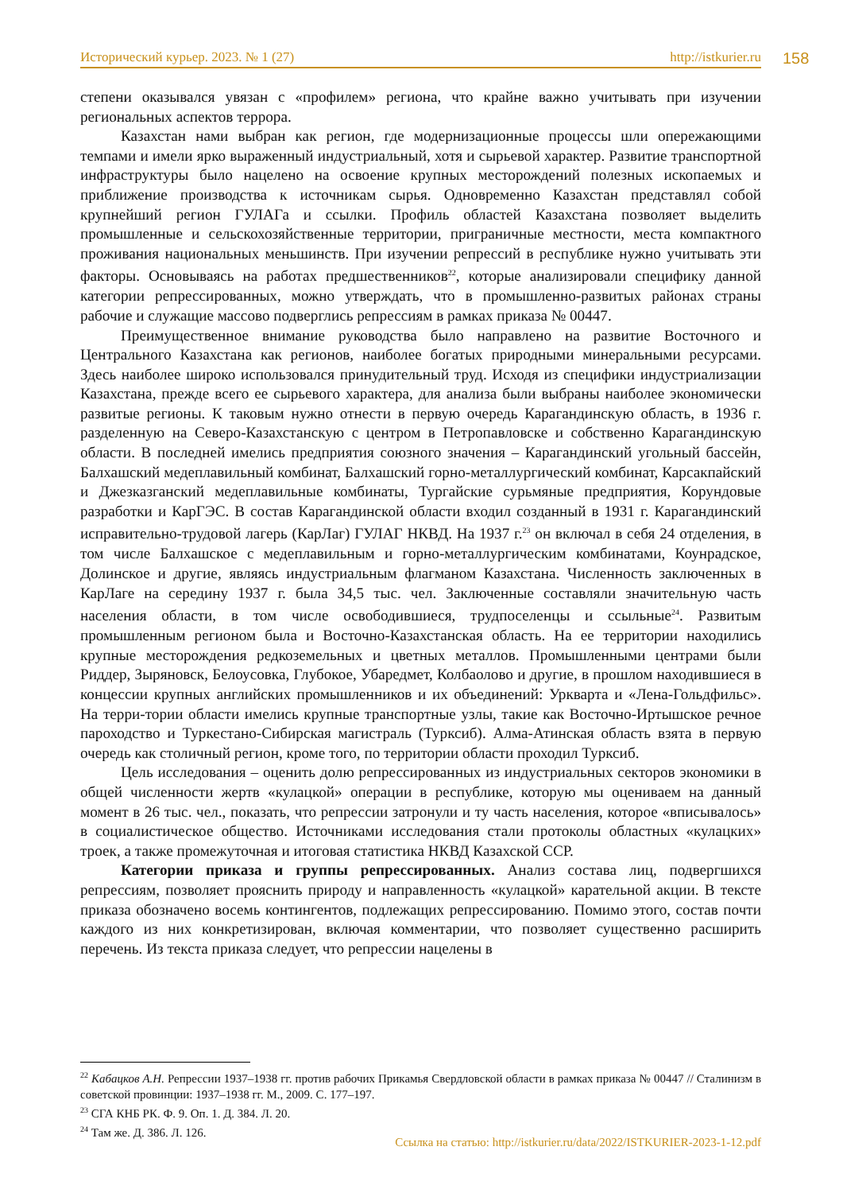Исторический курьер. 2023. № 1 (27) http://istkurier.ru 158
степени оказывался увязан с «профилем» региона, что крайне важно учитывать при изучении региональных аспектов террора.
Казахстан нами выбран как регион, где модернизационные процессы шли опережающими темпами и имели ярко выраженный индустриальный, хотя и сырьевой характер. Развитие транспортной инфраструктуры было нацелено на освоение крупных месторождений полезных ископаемых и приближение производства к источникам сырья. Одновременно Казахстан представлял собой крупнейший регион ГУЛАГа и ссылки. Профиль областей Казахстана позволяет выделить промышленные и сельскохозяйственные территории, приграничные местности, места компактного проживания национальных меньшинств. При изучении репрессий в республике нужно учитывать эти факторы. Основываясь на работах предшественников<sup>22</sup>, которые анализировали специфику данной категории репрессированных, можно утверждать, что в промышленно-развитых районах страны рабочие и служащие массово подверглись репрессиям в рамках приказа № 00447.
Преимущественное внимание руководства было направлено на развитие Восточного и Центрального Казахстана как регионов, наиболее богатых природными минеральными ресурсами. Здесь наиболее широко использовался принудительный труд. Исходя из специфики индустриализации Казахстана, прежде всего ее сырьевого характера, для анализа были выбраны наиболее экономически развитые регионы. К таковым нужно отнести в первую очередь Карагандинскую область, в 1936 г. разделенную на Северо-Казахстанскую с центром в Петропавловске и собственно Карагандинскую области. В последней имелись предприятия союзного значения – Карагандинский угольный бассейн, Балхашский медеплавильный комбинат, Балхашский горно-металлургический комбинат, Карсакпайский и Джезказганский медеплавильные комбинаты, Тургайские сурьмяные предприятия, Корундовые разработки и КарГЭС. В состав Карагандинской области входил созданный в 1931 г. Карагандинский исправительно-трудовой лагерь (КарЛаг) ГУЛАГ НКВД. На 1937 г.<sup>23</sup> он включал в себя 24 отделения, в том числе Балхашское с медеплавильным и горно-металлургическим комбинатами, Коунрадское, Долинское и другие, являясь индустриальным флагманом Казахстана. Численность заключенных в КарЛаге на середину 1937 г. была 34,5 тыс. чел. Заключенные составляли значительную часть населения области, в том числе освободившиеся, трудпоселенцы и ссыльные<sup>24</sup>. Развитым промышленным регионом была и Восточно-Казахстанская область. На ее территории находились крупные месторождения редкоземельных и цветных металлов. Промышленными центрами были Риддер, Зыряновск, Белоусовка, Глубокое, Убаредмет, Колбаолово и другие, в прошлом находившиеся в концессии крупных английских промышленников и их объединений: Уркварта и «Лена-Гольдфильс». На терри-тории области имелись крупные транспортные узлы, такие как Восточно-Иртышское речное пароходство и Туркестано-Сибирская магистраль (Турксиб). Алма-Атинская область взята в первую очередь как столичный регион, кроме того, по территории области проходил Турксиб.
Цель исследования – оценить долю репрессированных из индустриальных секторов экономики в общей численности жертв «кулацкой» операции в республике, которую мы оцениваем на данный момент в 26 тыс. чел., показать, что репрессии затронули и ту часть населения, которое «вписывалось» в социалистическое общество. Источниками исследования стали протоколы областных «кулацких» троек, а также промежуточная и итоговая статистика НКВД Казахской ССР.
Категории приказа и группы репрессированных. Анализ состава лиц, подвергшихся репрессиям, позволяет прояснить природу и направленность «кулацкой» карательной акции. В тексте приказа обозначено восемь контингентов, подлежащих репрессированию. Помимо этого, состав почти каждого из них конкретизирован, включая комментарии, что позволяет существенно расширить перечень. Из текста приказа следует, что репрессии нацелены в
<sup>22</sup> Кабацков А.Н. Репрессии 1937–1938 гг. против рабочих Прикамья Свердловской области в рамках приказа № 00447 // Сталинизм в советской провинции: 1937–1938 гг. М., 2009. С. 177–197.
<sup>23</sup> СГА КНБ РК. Ф. 9. Оп. 1. Д. 384. Л. 20.
<sup>24</sup> Там же. Д. 386. Л. 126.
Ссылка на статью: http://istkurier.ru/data/2022/ISTKURIER-2023-1-12.pdf